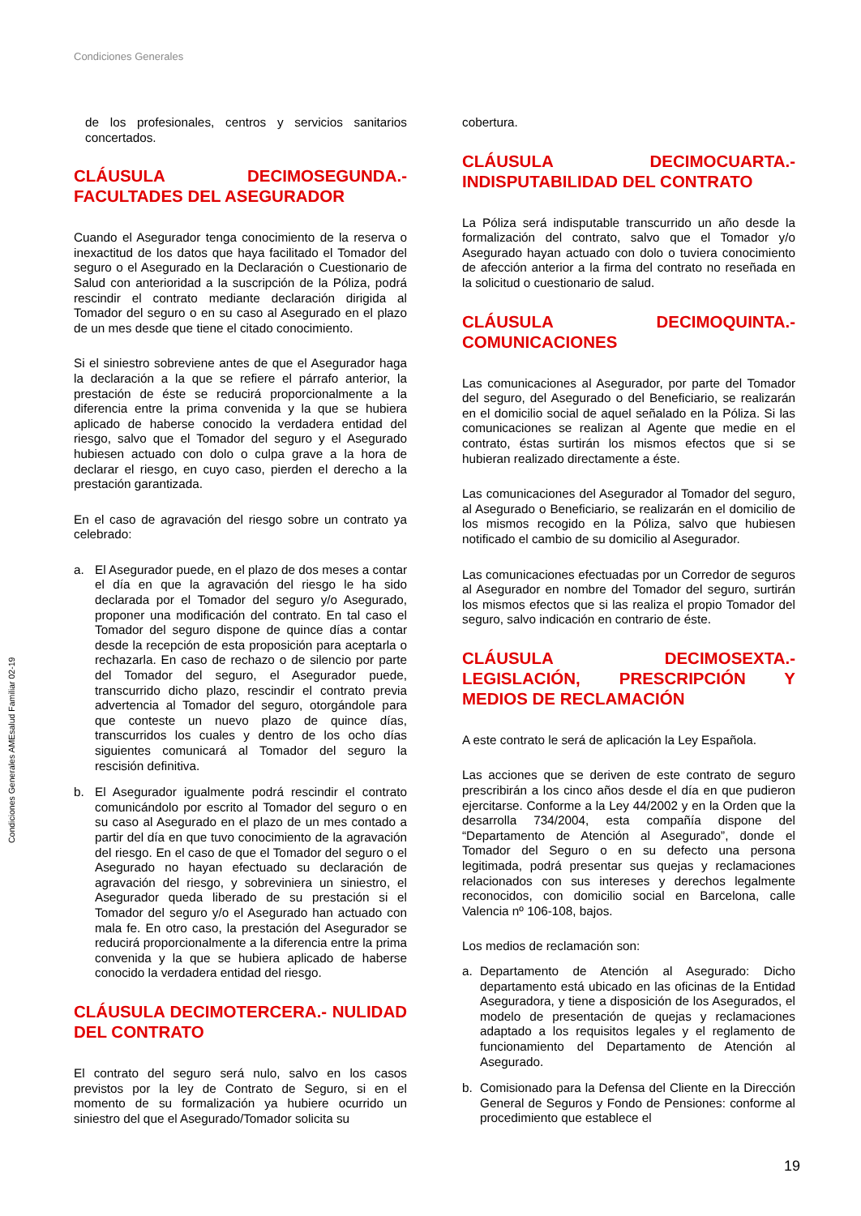Condiciones Generales
Condiciones Generales AMEsalud Familiar 02-19
de los profesionales, centros y servicios sanitarios concertados.
CLÁUSULA DECIMOSEGUNDA.- FACULTADES DEL ASEGURADOR
Cuando el Asegurador tenga conocimiento de la reserva o inexactitud de los datos que haya facilitado el Tomador del seguro o el Asegurado en la Declaración o Cuestionario de Salud con anterioridad a la suscripción de la Póliza, podrá rescindir el contrato mediante declaración dirigida al Tomador del seguro o en su caso al Asegurado en el plazo de un mes desde que tiene el citado conocimiento.
Si el siniestro sobreviene antes de que el Asegurador haga la declaración a la que se refiere el párrafo anterior, la prestación de éste se reducirá proporcionalmente a la diferencia entre la prima convenida y la que se hubiera aplicado de haberse conocido la verdadera entidad del riesgo, salvo que el Tomador del seguro y el Asegurado hubiesen actuado con dolo o culpa grave a la hora de declarar el riesgo, en cuyo caso, pierden el derecho a la prestación garantizada.
En el caso de agravación del riesgo sobre un contrato ya celebrado:
a. El Asegurador puede, en el plazo de dos meses a contar el día en que la agravación del riesgo le ha sido declarada por el Tomador del seguro y/o Asegurado, proponer una modificación del contrato. En tal caso el Tomador del seguro dispone de quince días a contar desde la recepción de esta proposición para aceptarla o rechazarla. En caso de rechazo o de silencio por parte del Tomador del seguro, el Asegurador puede, transcurrido dicho plazo, rescindir el contrato previa advertencia al Tomador del seguro, otorgándole para que conteste un nuevo plazo de quince días, transcurridos los cuales y dentro de los ocho días siguientes comunicará al Tomador del seguro la rescisión definitiva.
b. El Asegurador igualmente podrá rescindir el contrato comunicándolo por escrito al Tomador del seguro o en su caso al Asegurado en el plazo de un mes contado a partir del día en que tuvo conocimiento de la agravación del riesgo. En el caso de que el Tomador del seguro o el Asegurado no hayan efectuado su declaración de agravación del riesgo, y sobreviniera un siniestro, el Asegurador queda liberado de su prestación si el Tomador del seguro y/o el Asegurado han actuado con mala fe. En otro caso, la prestación del Asegurador se reducirá proporcionalmente a la diferencia entre la prima convenida y la que se hubiera aplicado de haberse conocido la verdadera entidad del riesgo.
CLÁUSULA DECIMOTERCERA.- NULIDAD DEL CONTRATO
El contrato del seguro será nulo, salvo en los casos previstos por la ley de Contrato de Seguro, si en el momento de su formalización ya hubiere ocurrido un siniestro del que el Asegurado/Tomador solicita su
cobertura.
CLÁUSULA DECIMOCUARTA.- INDISPUTABILIDAD DEL CONTRATO
La Póliza será indisputable transcurrido un año desde la formalización del contrato, salvo que el Tomador y/o Asegurado hayan actuado con dolo o tuviera conocimiento de afección anterior a la firma del contrato no reseñada en la solicitud o cuestionario de salud.
CLÁUSULA DECIMOQUINTA.- COMUNICACIONES
Las comunicaciones al Asegurador, por parte del Tomador del seguro, del Asegurado o del Beneficiario, se realizarán en el domicilio social de aquel señalado en la Póliza. Si las comunicaciones se realizan al Agente que medie en el contrato, éstas surtirán los mismos efectos que si se hubieran realizado directamente a éste.
Las comunicaciones del Asegurador al Tomador del seguro, al Asegurado o Beneficiario, se realizarán en el domicilio de los mismos recogido en la Póliza, salvo que hubiesen notificado el cambio de su domicilio al Asegurador.
Las comunicaciones efectuadas por un Corredor de seguros al Asegurador en nombre del Tomador del seguro, surtirán los mismos efectos que si las realiza el propio Tomador del seguro, salvo indicación en contrario de éste.
CLÁUSULA DECIMOSEXTA.- LEGISLACIÓN, PRESCRIPCIÓN Y MEDIOS DE RECLAMACIÓN
A este contrato le será de aplicación la Ley Española.
Las acciones que se deriven de este contrato de seguro prescribirán a los cinco años desde el día en que pudieron ejercitarse. Conforme a la Ley 44/2002 y en la Orden que la desarrolla 734/2004, esta compañía dispone del “Departamento de Atención al Asegurado”, donde el Tomador del Seguro o en su defecto una persona legitimada, podrá presentar sus quejas y reclamaciones relacionados con sus intereses y derechos legalmente reconocidos, con domicilio social en Barcelona, calle Valencia nº 106-108, bajos.
Los medios de reclamación son:
a. Departamento de Atención al Asegurado: Dicho departamento está ubicado en las oficinas de la Entidad Aseguradora, y tiene a disposición de los Asegurados, el modelo de presentación de quejas y reclamaciones adaptado a los requisitos legales y el reglamento de funcionamiento del Departamento de Atención al Asegurado.
b. Comisionado para la Defensa del Cliente en la Dirección General de Seguros y Fondo de Pensiones: conforme al procedimiento que establece el
19